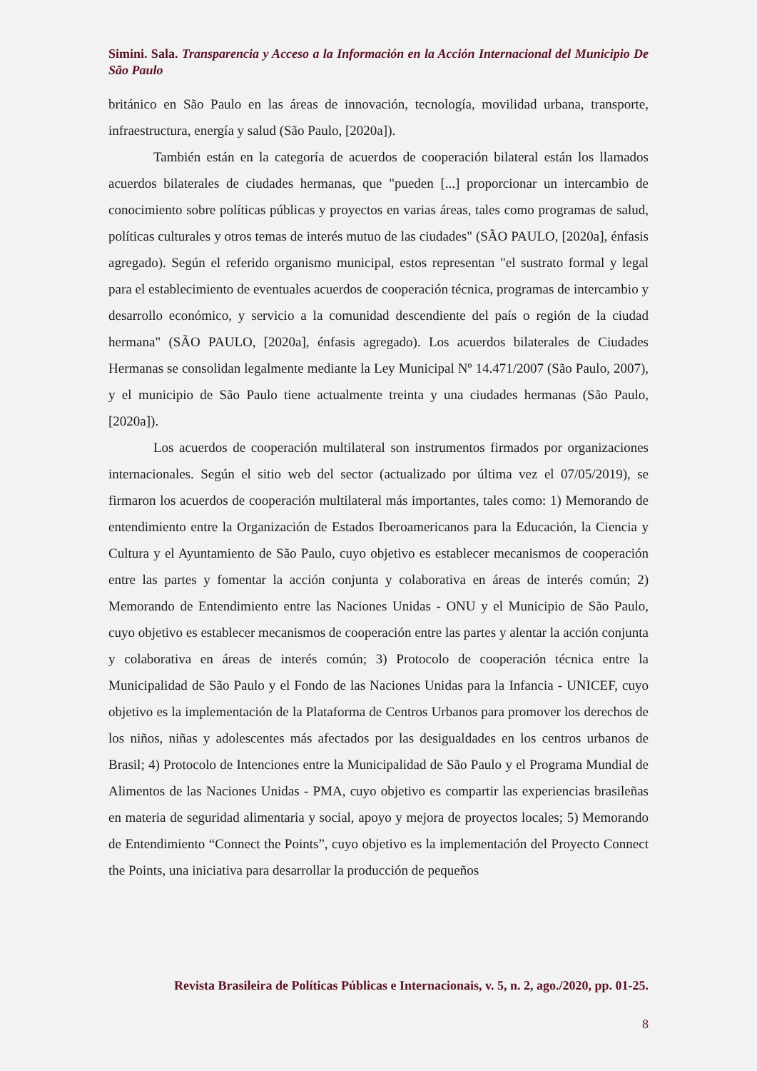Simini. Sala. Transparencia y Acceso a la Información en la Acción Internacional del Municipio De São Paulo
británico en São Paulo en las áreas de innovación, tecnología, movilidad urbana, transporte, infraestructura, energía y salud (São Paulo, [2020a]).
También están en la categoría de acuerdos de cooperación bilateral están los llamados acuerdos bilaterales de ciudades hermanas, que "pueden [...] proporcionar un intercambio de conocimiento sobre políticas públicas y proyectos en varias áreas, tales como programas de salud, políticas culturales y otros temas de interés mutuo de las ciudades" (SÃO PAULO, [2020a], énfasis agregado). Según el referido organismo municipal, estos representan "el sustrato formal y legal para el establecimiento de eventuales acuerdos de cooperación técnica, programas de intercambio y desarrollo económico, y servicio a la comunidad descendiente del país o región de la ciudad hermana" (SÃO PAULO, [2020a], énfasis agregado). Los acuerdos bilaterales de Ciudades Hermanas se consolidan legalmente mediante la Ley Municipal Nº 14.471/2007 (São Paulo, 2007), y el municipio de São Paulo tiene actualmente treinta y una ciudades hermanas (São Paulo, [2020a]).
Los acuerdos de cooperación multilateral son instrumentos firmados por organizaciones internacionales. Según el sitio web del sector (actualizado por última vez el 07/05/2019), se firmaron los acuerdos de cooperación multilateral más importantes, tales como: 1) Memorando de entendimiento entre la Organización de Estados Iberoamericanos para la Educación, la Ciencia y Cultura y el Ayuntamiento de São Paulo, cuyo objetivo es establecer mecanismos de cooperación entre las partes y fomentar la acción conjunta y colaborativa en áreas de interés común; 2) Memorando de Entendimiento entre las Naciones Unidas - ONU y el Municipio de São Paulo, cuyo objetivo es establecer mecanismos de cooperación entre las partes y alentar la acción conjunta y colaborativa en áreas de interés común; 3) Protocolo de cooperación técnica entre la Municipalidad de São Paulo y el Fondo de las Naciones Unidas para la Infancia - UNICEF, cuyo objetivo es la implementación de la Plataforma de Centros Urbanos para promover los derechos de los niños, niñas y adolescentes más afectados por las desigualdades en los centros urbanos de Brasil; 4) Protocolo de Intenciones entre la Municipalidad de São Paulo y el Programa Mundial de Alimentos de las Naciones Unidas - PMA, cuyo objetivo es compartir las experiencias brasileñas en materia de seguridad alimentaria y social, apoyo y mejora de proyectos locales; 5) Memorando de Entendimiento “Connect the Points”, cuyo objetivo es la implementación del Proyecto Connect the Points, una iniciativa para desarrollar la producción de pequeños
Revista Brasileira de Políticas Públicas e Internacionais, v. 5, n. 2, ago./2020, pp. 01-25.
8